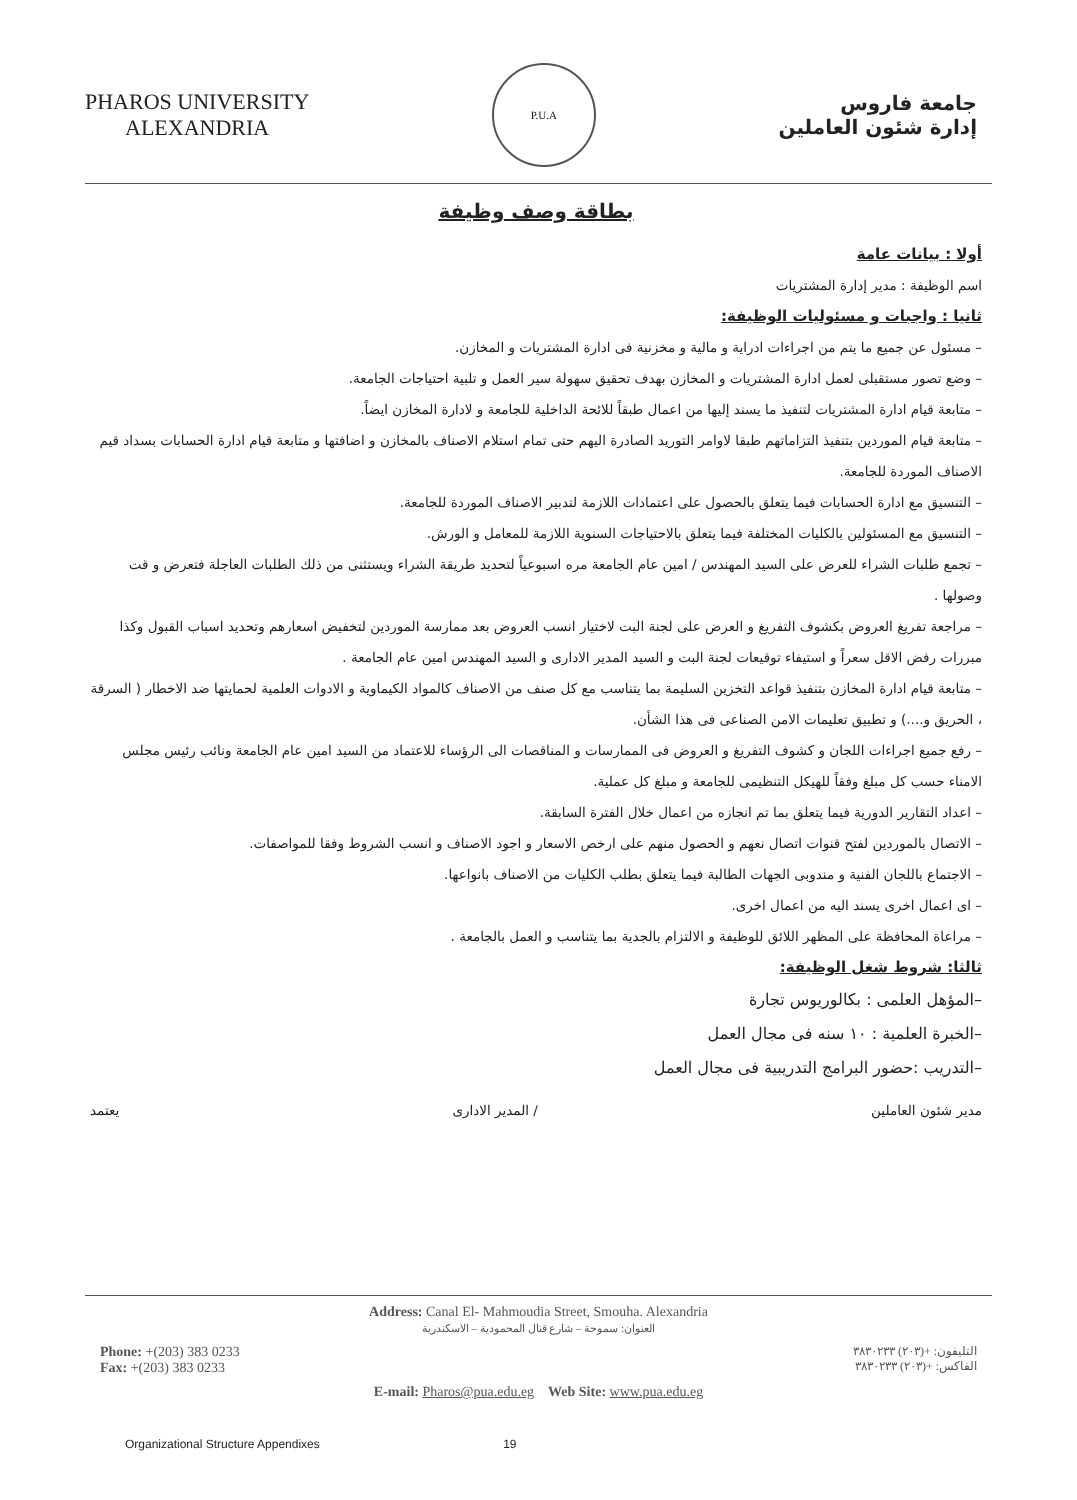PHAROS UNIVERSITY
ALEXANDRIA
P.U.A
جامعة فاروس
إدارة شئون العاملين
بطاقة وصف وظيفة
أولا : بيانات عامة
اسم الوظيفة : مدير إدارة المشتريات
ثانيا : واجبات و مسئوليات الوظيفة:
– مسئول عن جميع ما يتم من اجراءات ادراية و مالية و مخزنية فى ادارة المشتريات و المخازن.
– وضع تصور مستقبلى لعمل ادارة المشتريات و المخازن بهدف تحقيق سهولة سير العمل و تلبية احتياجات الجامعة.
– متابعة قيام ادارة المشتريات لتنفيذ ما يسند إليها من اعمال طبقاً للائحة الداخلية للجامعة و لادارة المخازن ايضاً.
– متابعة قيام الموردين بتنفيذ التزاماتهم طبقا لاوامر التوريد الصادرة اليهم حتى تمام استلام الاصناف بالمخازن و اضافتها و متابعة قيام ادارة الحسابات بسداد قيم الاصناف الموردة للجامعة.
– التنسيق مع ادارة الحسابات فيما يتعلق بالحصول على اعتمادات اللازمة لتدبير الاصناف الموردة للجامعة.
– التنسيق مع المسئولين بالكليات المختلفة فيما يتعلق بالاحتياجات السنوية اللازمة للمعامل و الورش.
– تجمع طلبات الشراء للعرض على السيد المهندس / امين عام الجامعة مره اسبوعياً لتحديد طريقة الشراء ويستثنى من ذلك الطلبات العاجلة فتعرض و قت وصولها .
– مراجعة تفريغ العروض بكشوف التفريغ و العرض على لجنة البت لاختيار انسب العروض بعد ممارسة الموردين لتخفيض اسعارهم وتحديد اسباب القبول وكذا مبررات رفض الاقل سعراً و استيفاء توقيعات لجنة البت و السيد المدير الادارى و السيد المهندس امين عام الجامعة .
– متابعة قيام ادارة المخازن بتنفيذ قواعد التخزين السليمة بما يتناسب مع كل صنف من الاصناف كالمواد الكيماوية و الادوات العلمية لحمايتها ضد الاخطار ( السرقة ، الحريق و....) و تطبيق تعليمات الامن الصناعى فى هذا الشأن.
– رفع جميع اجراءات اللجان و كشوف التفريغ و العروض فى الممارسات و المناقصات الى الرؤساء للاعتماد من السيد امين عام الجامعة ونائب رئيس مجلس الامناء حسب كل مبلغ وفقاً للهيكل التنظيمى للجامعة و مبلغ كل عملية.
– اعداد التقارير الدورية فيما يتعلق بما تم انجازه من اعمال خلال الفترة السابقة.
– الاتصال بالموردين لفتح قنوات اتصال نعهم و الحصول منهم على ارخص الاسعار و اجود الاصناف و انسب الشروط وفقا للمواصفات.
– الاجتماع باللجان الفنية و مندوبى الجهات الطالبة فيما يتعلق بطلب الكليات من الاصناف بانواعها.
– اى اعمال اخرى يسند اليه من اعمال اخرى.
– مراعاة المحافظة على المظهر اللائق للوظيفة و الالتزام بالجدية بما يتناسب و العمل بالجامعة .
ثالثا: شروط شغل الوظيفة:
–المؤهل العلمى : بكالوريوس تجارة
–الخبرة العلمية : ١٠ سنه فى مجال العمل
–التدريب :حضور البرامج التدريبية فى مجال العمل
مدير شئون العاملين / المدير الادارى يعتمد
Address: Canal El- Mahmoudia Street, Smouha. Alexandria
العنوان: سموحة – شارع قنال المحمودية – الاسكندرية
Phone: +(203) 383 0233
Fax: +(203) 383 0233
التليفون: +(٢٠٣) ٣٨٣٠٢٣٣
الفاكس: +(٢٠٣) ٣٨٣٠٢٣٣
E-mail: Pharos@pua.edu.eg Web Site: www.pua.edu.eg
Organizational Structure Appendixes 19